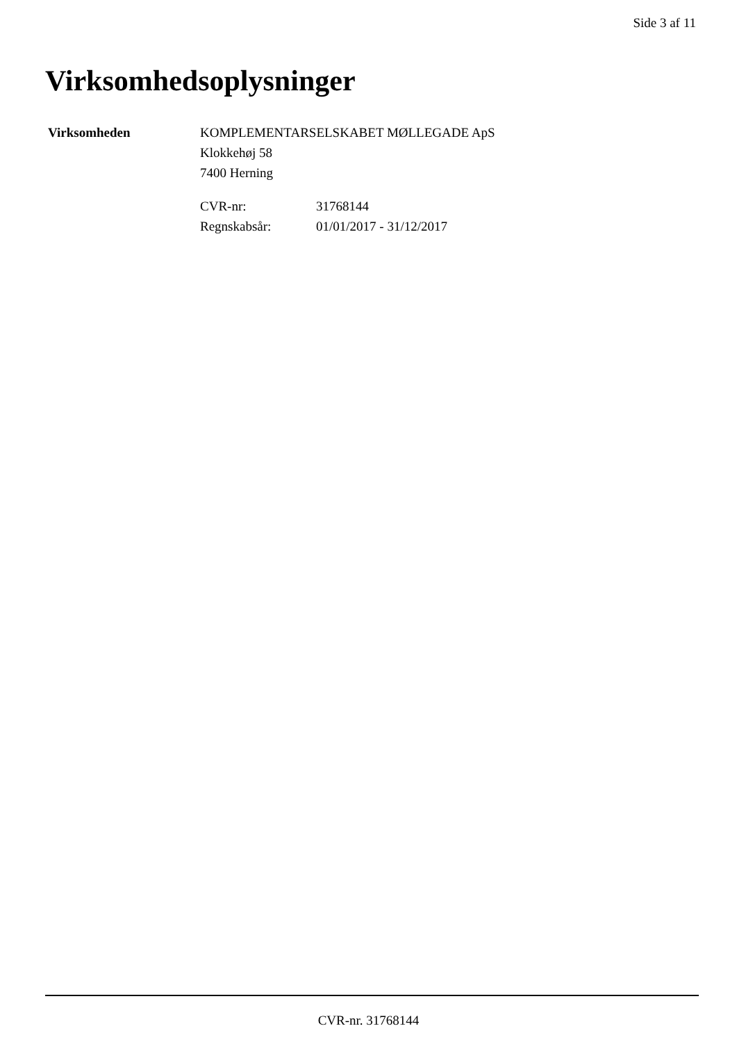Side 3 af 11
Virksomhedsoplysninger
Virksomheden KOMPLEMENTARSELSKABET MØLLEGADE ApS
Klokkehøj 58
7400 Herning
CVR-nr:
Regnskabsår:
31768144
01/01/2017 - 31/12/2017
CVR-nr. 31768144